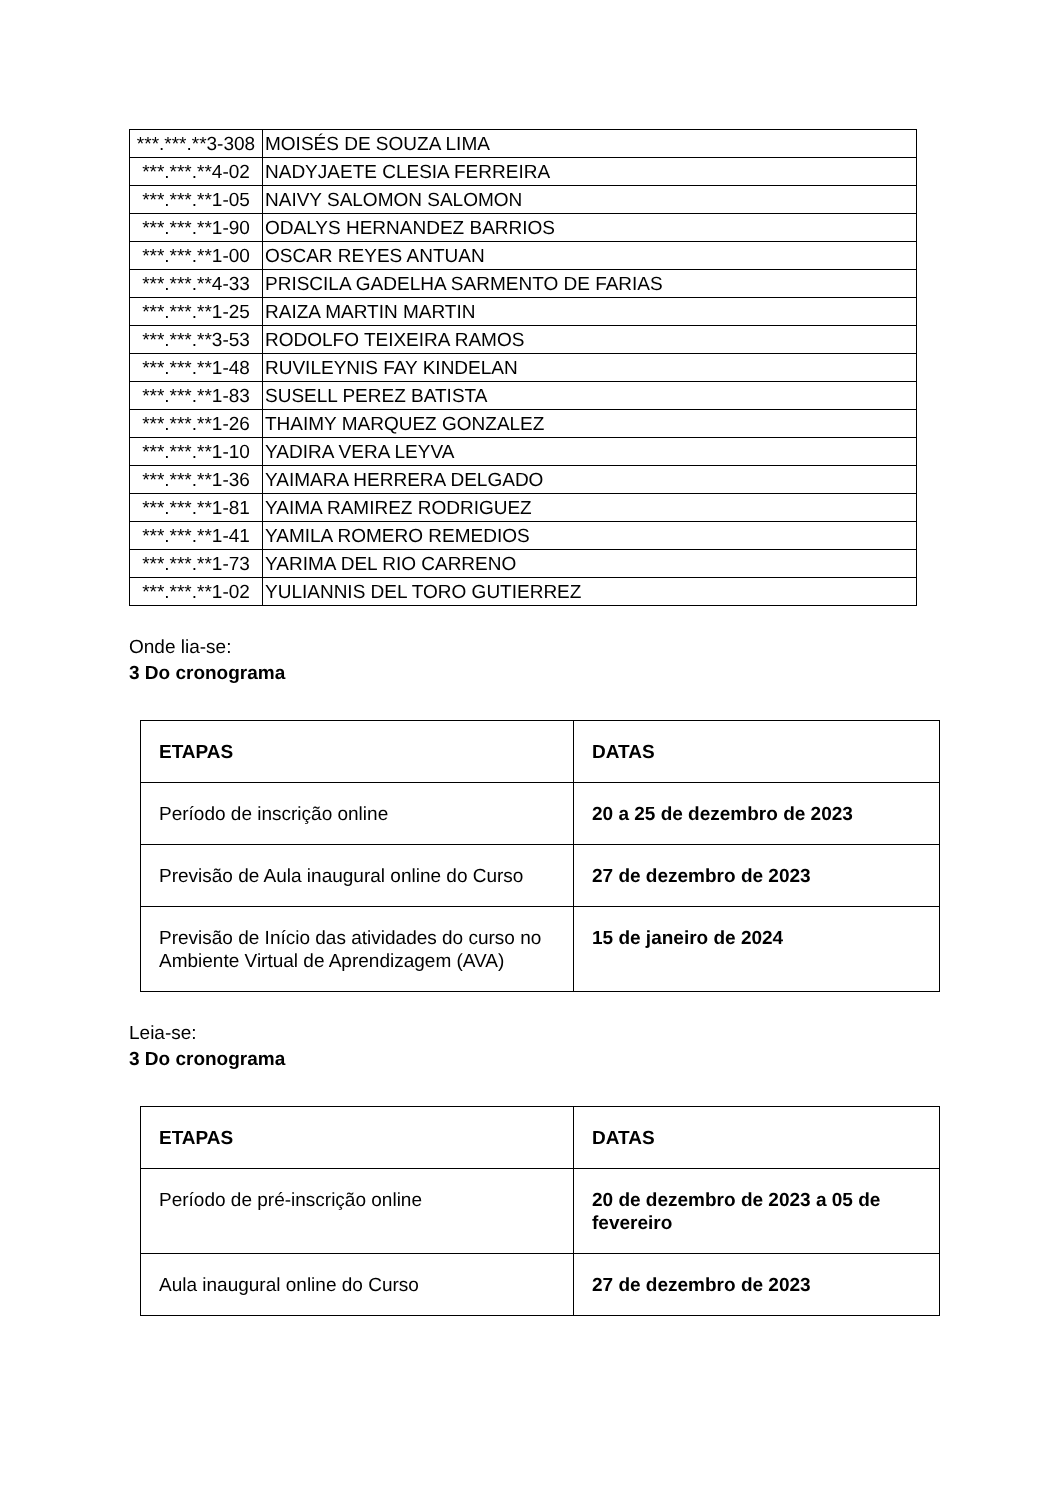| ***.***.**3-308 | MOISÉS DE SOUZA LIMA |
| ***.***.**4-02 | NADYJAETE CLESIA FERREIRA |
| ***.***.**1-05 | NAIVY SALOMON SALOMON |
| ***.***.**1-90 | ODALYS HERNANDEZ BARRIOS |
| ***.***.**1-00 | OSCAR REYES ANTUAN |
| ***.***.**4-33 | PRISCILA GADELHA SARMENTO DE FARIAS |
| ***.***.**1-25 | RAIZA MARTIN MARTIN |
| ***.***.**3-53 | RODOLFO TEIXEIRA RAMOS |
| ***.***.**1-48 | RUVILEYNIS FAY KINDELAN |
| ***.***.**1-83 | SUSELL PEREZ BATISTA |
| ***.***.**1-26 | THAIMY MARQUEZ GONZALEZ |
| ***.***.**1-10 | YADIRA VERA LEYVA |
| ***.***.**1-36 | YAIMARA HERRERA DELGADO |
| ***.***.**1-81 | YAIMA RAMIREZ RODRIGUEZ |
| ***.***.**1-41 | YAMILA ROMERO REMEDIOS |
| ***.***.**1-73 | YARIMA DEL RIO CARRENO |
| ***.***.**1-02 | YULIANNIS DEL TORO GUTIERREZ |
Onde lia-se:
3 Do cronograma
| ETAPAS | DATAS |
| --- | --- |
| Período de inscrição online | 20 a 25 de dezembro de 2023 |
| Previsão de Aula inaugural online do Curso | 27 de dezembro de 2023 |
| Previsão de Início das atividades do curso no Ambiente Virtual de Aprendizagem (AVA) | 15 de janeiro de 2024 |
Leia-se:
3 Do cronograma
| ETAPAS | DATAS |
| --- | --- |
| Período de pré-inscrição online | 20 de dezembro de 2023 a 05 de fevereiro |
| Aula inaugural online do Curso | 27 de dezembro de 2023 |